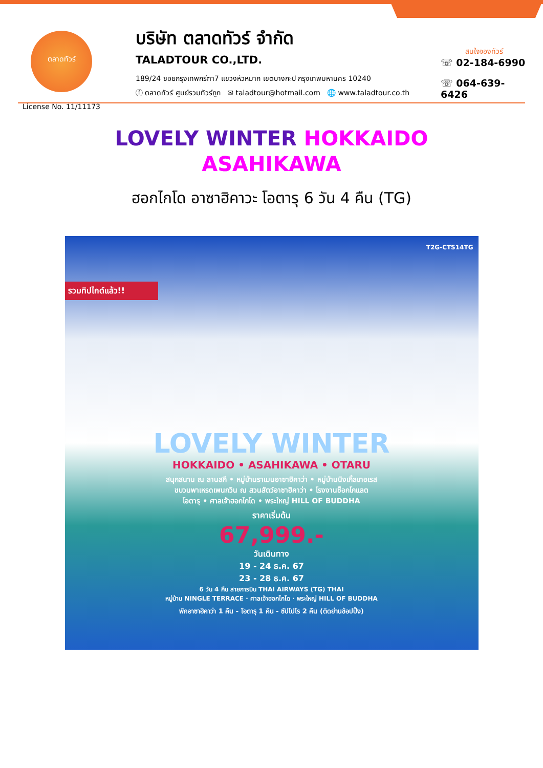ตลาดทัวร์
License No. 11/11173
บริษัท ตลาดทัวร์ จำกัด
TALADTOUR CO.,LTD.
189/24 ซอยกรุงเทพกรีฑา7 แขวงหัวหมาก เขตบางกะปิ กรุงเทพมหานคร 10240
ⓕ ตลาดทัวร์ ศูนย์รวมทัวร์ถูก ✉ taladtour@hotmail.com 🌐 www.taladtour.co.th
สนใจจองทัวร์
☏ 02-184-6990
☏ 064-639-6426
LOVELY WINTER HOKKAIDO
ASAHIKAWA
ฮอกไกโด อาซาฮิคาวะ โอตารุ 6 วัน 4 คืน (TG)
T2G-CTS14TG
รวมทิปไกด์แล้ว!!
LOVELY WINTER
HOKKAIDO • ASAHIKAWA • OTARU
สนุกสนาน ณ ลานสกี • หมู่บ้านราเมนอาซาฮิคาว่า • หมู่บ้านนิงเกิ้ลเทอเรส
ขบวนพาเหรดเพนกวิน ณ สวนสัตว์อาซาฮิคาว่า • โรงงานช็อกโกแลต
โอตารุ • ศาลเจ้าฮอกไกโด • พระใหญ่ HILL OF BUDDHA
ราคาเริ่มต้น
67,999.-
วันเดินทาง
19 - 24 ธ.ค. 67
23 - 28 ธ.ค. 67
6 วัน 4 คืน สายการบิน THAI AIRWAYS (TG) THAI
หมู่บ้าน NINGLE TERRACE · ศาลเจ้าฮอกไกโด · พระใหญ่ HILL OF BUDDHA
พักอาซาฮิคาว่า 1 คืน - โอตารุ 1 คืน - ซัปโปโร 2 คืน (ติดย่านช้อปปิ้ง)